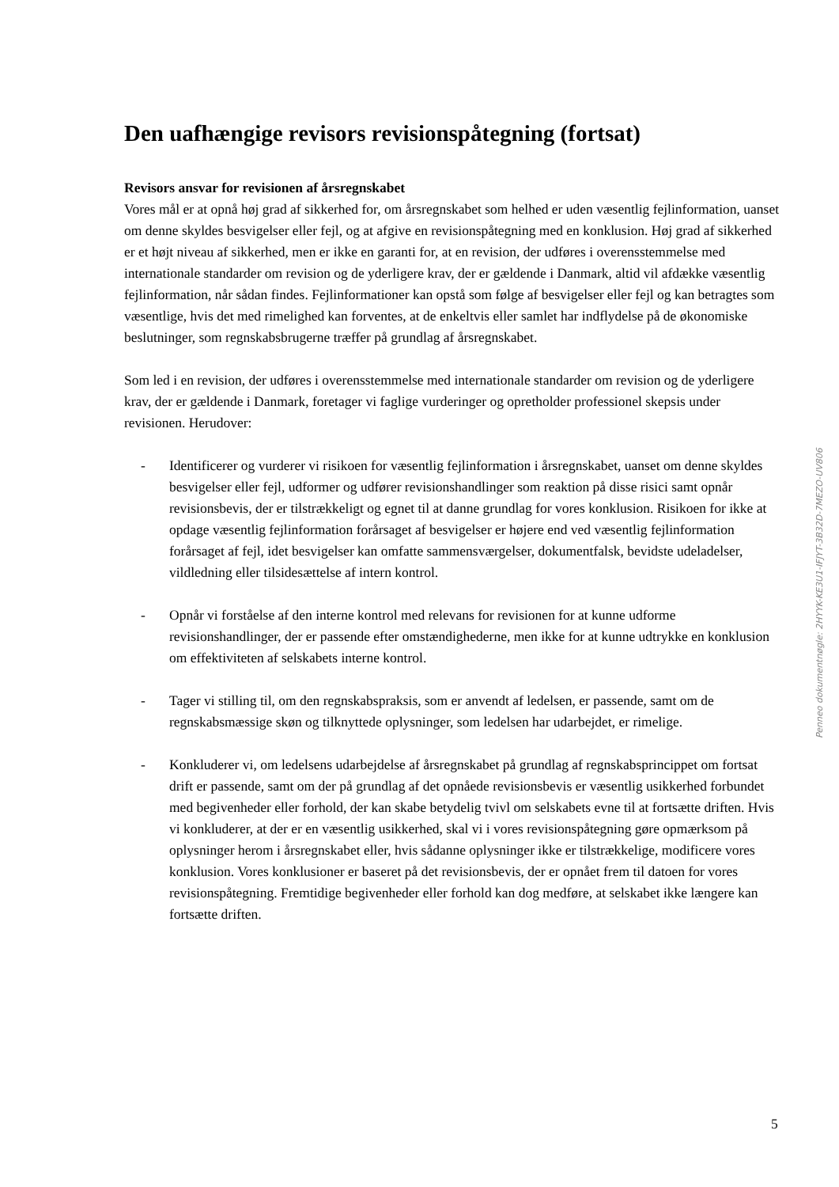Den uafhængige revisors revisionspåtegning (fortsat)
Revisors ansvar for revisionen af årsregnskabet
Vores mål er at opnå høj grad af sikkerhed for, om årsregnskabet som helhed er uden væsentlig fejlinformation, uanset om denne skyldes besvigelser eller fejl, og at afgive en revisionspåtegning med en konklusion. Høj grad af sikkerhed er et højt niveau af sikkerhed, men er ikke en garanti for, at en revision, der udføres i overensstemmelse med internationale standarder om revision og de yderligere krav, der er gældende i Danmark, altid vil afdække væsentlig fejlinformation, når sådan findes. Fejlinformationer kan opstå som følge af besvigelser eller fejl og kan betragtes som væsentlige, hvis det med rimelighed kan forventes, at de enkeltvis eller samlet har indflydelse på de økonomiske beslutninger, som regnskabsbrugerne træffer på grundlag af årsregnskabet.
Som led i en revision, der udføres i overensstemmelse med internationale standarder om revision og de yderligere krav, der er gældende i Danmark, foretager vi faglige vurderinger og opretholder professionel skepsis under revisionen. Herudover:
- Identificerer og vurderer vi risikoen for væsentlig fejlinformation i årsregnskabet, uanset om denne skyldes besvigelser eller fejl, udformer og udfører revisionshandlinger som reaktion på disse risici samt opnår revisionsbevis, der er tilstrækkeligt og egnet til at danne grundlag for vores konklusion. Risikoen for ikke at opdage væsentlig fejlinformation forårsaget af besvigelser er højere end ved væsentlig fejlinformation forårsaget af fejl, idet besvigelser kan omfatte sammensværgelser, dokumentfalsk, bevidste udeladelser, vildledning eller tilsidesættelse af intern kontrol.
- Opnår vi forståelse af den interne kontrol med relevans for revisionen for at kunne udforme revisionshandlinger, der er passende efter omstændighederne, men ikke for at kunne udtrykke en konklusion om effektiviteten af selskabets interne kontrol.
- Tager vi stilling til, om den regnskabspraksis, som er anvendt af ledelsen, er passende, samt om de regnskabsmæssige skøn og tilknyttede oplysninger, som ledelsen har udarbejdet, er rimelige.
- Konkluderer vi, om ledelsens udarbejdelse af årsregnskabet på grundlag af regnskabsprincippet om fortsat drift er passende, samt om der på grundlag af det opnåede revisionsbevis er væsentlig usikkerhed forbundet med begivenheder eller forhold, der kan skabe betydelig tvivl om selskabets evne til at fortsætte driften. Hvis vi konkluderer, at der er en væsentlig usikkerhed, skal vi i vores revisionspåtegning gøre opmærksom på oplysninger herom i årsregnskabet eller, hvis sådanne oplysninger ikke er tilstrækkelige, modificere vores konklusion. Vores konklusioner er baseret på det revisionsbevis, der er opnået frem til datoen for vores revisionspåtegning. Fremtidige begivenheder eller forhold kan dog medføre, at selskabet ikke længere kan fortsætte driften.
Penneo dokumentnøgle: 2HYYK-KE3U1-IFJYT-3B32D-7MEZO-UV806
5